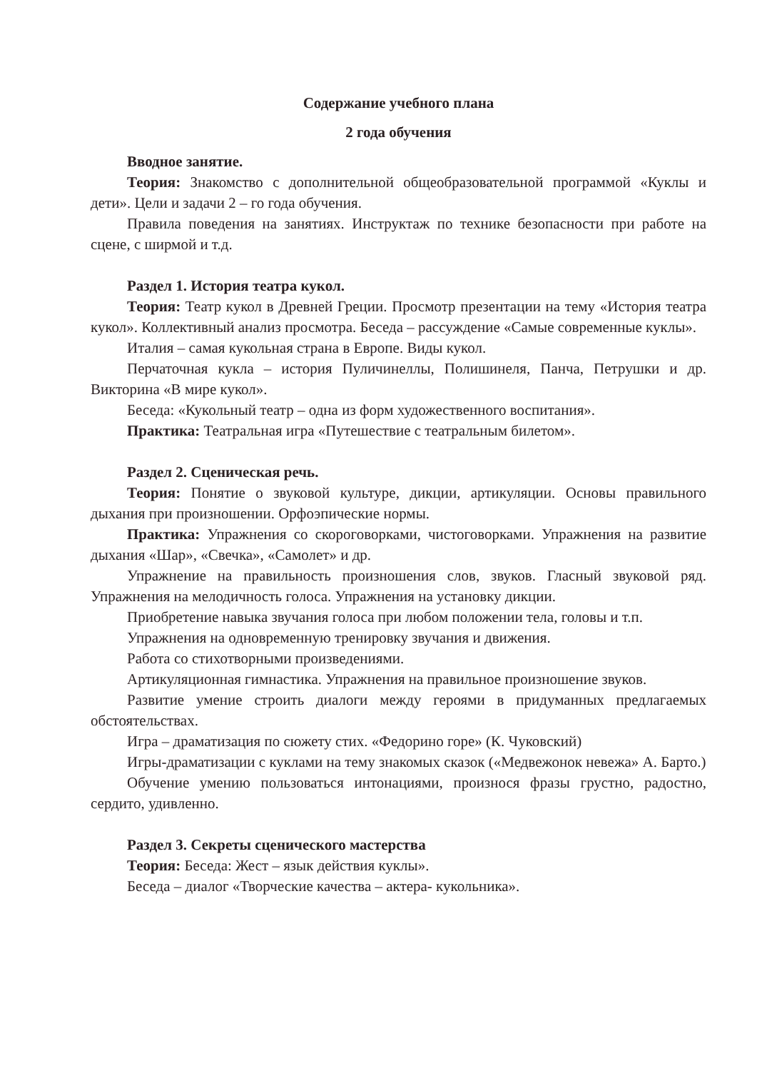Содержание учебного плана
2 года обучения
Вводное занятие.
Теория: Знакомство с дополнительной общеобразовательной программой «Куклы и дети». Цели и задачи 2 – го года обучения.
Правила поведения на занятиях. Инструктаж по технике безопасности при работе на сцене, с ширмой и т.д.
Раздел 1. История театра кукол.
Теория: Театр кукол в Древней Греции. Просмотр презентации на тему «История театра кукол». Коллективный анализ просмотра. Беседа – рассуждение «Самые современные куклы».
Италия – самая кукольная страна в Европе. Виды кукол.
Перчаточная кукла – история Пуличинеллы, Полишинеля, Панча, Петрушки и др. Викторина «В мире кукол».
Беседа: «Кукольный театр – одна из форм художественного воспитания».
Практика: Театральная игра «Путешествие с театральным билетом».
Раздел 2. Сценическая речь.
Теория: Понятие о звуковой культуре, дикции, артикуляции. Основы правильного дыхания при произношении. Орфоэпические нормы.
Практика: Упражнения со скороговорками, чистоговорками. Упражнения на развитие дыхания «Шар», «Свечка», «Самолет» и др.
Упражнение на правильность произношения слов, звуков. Гласный звуковой ряд. Упражнения на мелодичность голоса. Упражнения на установку дикции.
Приобретение навыка звучания голоса при любом положении тела, головы и т.п.
Упражнения на одновременную тренировку звучания и движения.
Работа со стихотворными произведениями.
Артикуляционная гимнастика. Упражнения на правильное произношение звуков.
Развитие умение строить диалоги между героями в придуманных предлагаемых обстоятельствах.
Игра – драматизация по сюжету стих. «Федорино горе» (К. Чуковский)
Игры-драматизации с куклами на тему знакомых сказок («Медвежонок невежа» А. Барто.)
Обучение умению пользоваться интонациями, произнося фразы грустно, радостно, сердито, удивленно.
Раздел 3. Секреты сценического мастерства
Теория: Беседа: Жест – язык действия куклы».
Беседа – диалог «Творческие качества – актера- кукольника».